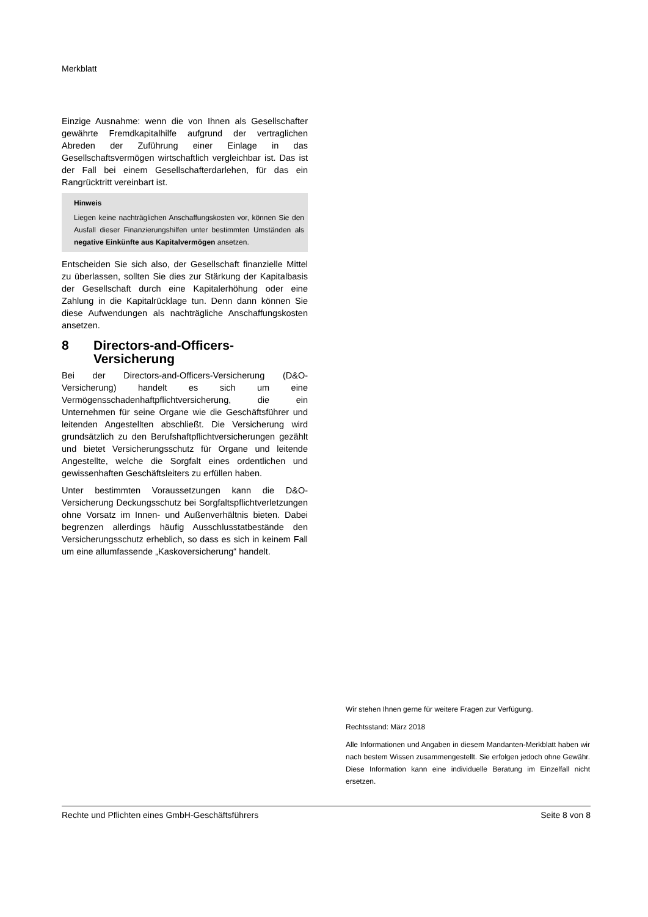Merkblatt
Einzige Ausnahme: wenn die von Ihnen als Gesellschafter gewährte Fremdkapitalhilfe aufgrund der vertraglichen Abreden der Zuführung einer Einlage in das Gesellschaftsvermögen wirtschaftlich vergleichbar ist. Das ist der Fall bei einem Gesellschafterdarlehen, für das ein Rangrücktritt vereinbart ist.
Hinweis
Liegen keine nachträglichen Anschaffungskosten vor, können Sie den Ausfall dieser Finanzierungshilfen unter bestimmten Umständen als negative Einkünfte aus Kapitalvermögen ansetzen.
Entscheiden Sie sich also, der Gesellschaft finanzielle Mittel zu überlassen, sollten Sie dies zur Stärkung der Kapitalbasis der Gesellschaft durch eine Kapitalerhöhung oder eine Zahlung in die Kapitalrücklage tun. Denn dann können Sie diese Aufwendungen als nachträgliche Anschaffungskosten ansetzen.
8 Directors-and-Officers-Versicherung
Bei der Directors-and-Officers-Versicherung (D&O-Versicherung) handelt es sich um eine Vermögensschadenhaftpflichtversicherung, die ein Unternehmen für seine Organe wie die Geschäftsführer und leitenden Angestellten abschließt. Die Versicherung wird grundsätzlich zu den Berufshaftpflichtversicherungen gezählt und bietet Versicherungsschutz für Organe und leitende Angestellte, welche die Sorgfalt eines ordentlichen und gewissenhaften Geschäftsleiters zu erfüllen haben.
Unter bestimmten Voraussetzungen kann die D&O-Versicherung Deckungsschutz bei Sorgfaltspflichtverletzungen ohne Vorsatz im Innen- und Außenverhältnis bieten. Dabei begrenzen allerdings häufig Ausschlusstatbestände den Versicherungsschutz erheblich, so dass es sich in keinem Fall um eine allumfassende „Kaskoversicherung“ handelt.
Wir stehen Ihnen gerne für weitere Fragen zur Verfügung.
Rechtsstand: März 2018
Alle Informationen und Angaben in diesem Mandanten-Merkblatt haben wir nach bestem Wissen zusammengestellt. Sie erfolgen jedoch ohne Gewähr. Diese Information kann eine individuelle Beratung im Einzelfall nicht ersetzen.
Rechte und Pflichten eines GmbH-Geschäftsführers Seite 8 von 8